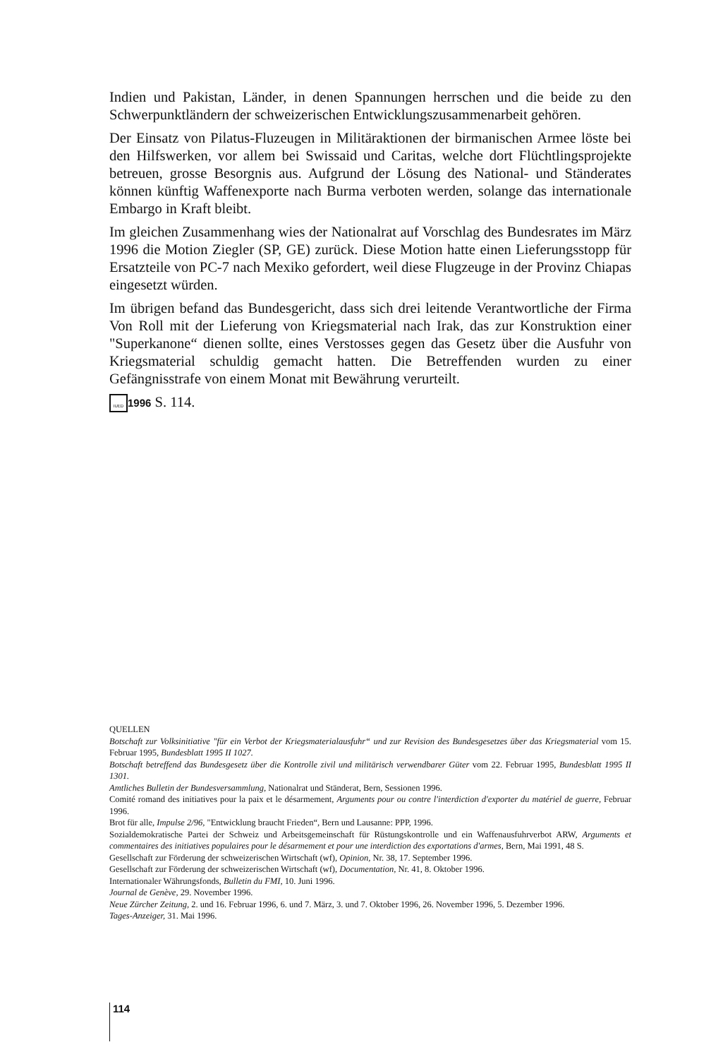Indien und Pakistan, Länder, in denen Spannungen herrschen und die beide zu den Schwerpunktländern der schweizerischen Entwicklungszusammenarbeit gehören.
Der Einsatz von Pilatus-Fluzeugen in Militäraktionen der birmanischen Armee löste bei den Hilfswerken, vor allem bei Swissaid und Caritas, welche dort Flüchtlingsprojekte betreuen, grosse Besorgnis aus. Aufgrund der Lösung des National- und Ständerates können künftig Waffenexporte nach Burma verboten werden, solange das internationale Embargo in Kraft bleibt.
Im gleichen Zusammenhang wies der Nationalrat auf Vorschlag des Bundesrates im März 1996 die Motion Ziegler (SP, GE) zurück. Diese Motion hatte einen Lieferungsstopp für Ersatzteile von PC-7 nach Mexiko gefordert, weil diese Flugzeuge in der Provinz Chiapas eingesetzt würden.
Im übrigen befand das Bundesgericht, dass sich drei leitende Verantwortliche der Firma Von Roll mit der Lieferung von Kriegsmaterial nach Irak, das zur Konstruktion einer "Superkanone“ dienen sollte, eines Verstosses gegen das Gesetz über die Ausfuhr von Kriegsmaterial schuldig gemacht hatten. Die Betreffenden wurden zu einer Gefängnisstrafe von einem Monat mit Bewährung verurteilt.
IUED 1996 S. 114.
QUELLEN
Botschaft zur Volksinitiative "für ein Verbot der Kriegsmaterialausfuhr“ und zur Revision des Bundesgesetzes über das Kriegsmaterial vom 15. Februar 1995, Bundesblatt 1995 II 1027.
Botschaft betreffend das Bundesgesetz über die Kontrolle zivil und militärisch verwendbarer Güter vom 22. Februar 1995, Bundesblatt 1995 II 1301.
Amtliches Bulletin der Bundesversammlung, Nationalrat und Ständerat, Bern, Sessionen 1996.
Comité romand des initiatives pour la paix et le désarmement, Arguments pour ou contre l'interdiction d'exporter du matériel de guerre, Februar 1996.
Brot für alle, Impulse 2/96, "Entwicklung braucht Frieden“, Bern und Lausanne: PPP, 1996.
Sozialdemokratische Partei der Schweiz und Arbeitsgemeinschaft für Rüstungskontrolle und ein Waffenausfuhrverbot ARW, Arguments et commentaires des initiatives populaires pour le désarmement et pour une interdiction des exportations d'armes, Bern, Mai 1991, 48 S.
Gesellschaft zur Förderung der schweizerischen Wirtschaft (wf), Opinion, Nr. 38, 17. September 1996.
Gesellschaft zur Förderung der schweizerischen Wirtschaft (wf), Documentation, Nr. 41, 8. Oktober 1996.
Internationaler Währungsfonds, Bulletin du FMI, 10. Juni 1996.
Journal de Genève, 29. November 1996.
Neue Zürcher Zeitung, 2. und 16. Februar 1996, 6. und 7. März, 3. und 7. Oktober 1996, 26. November 1996, 5. Dezember 1996.
Tages-Anzeiger, 31. Mai 1996.
114